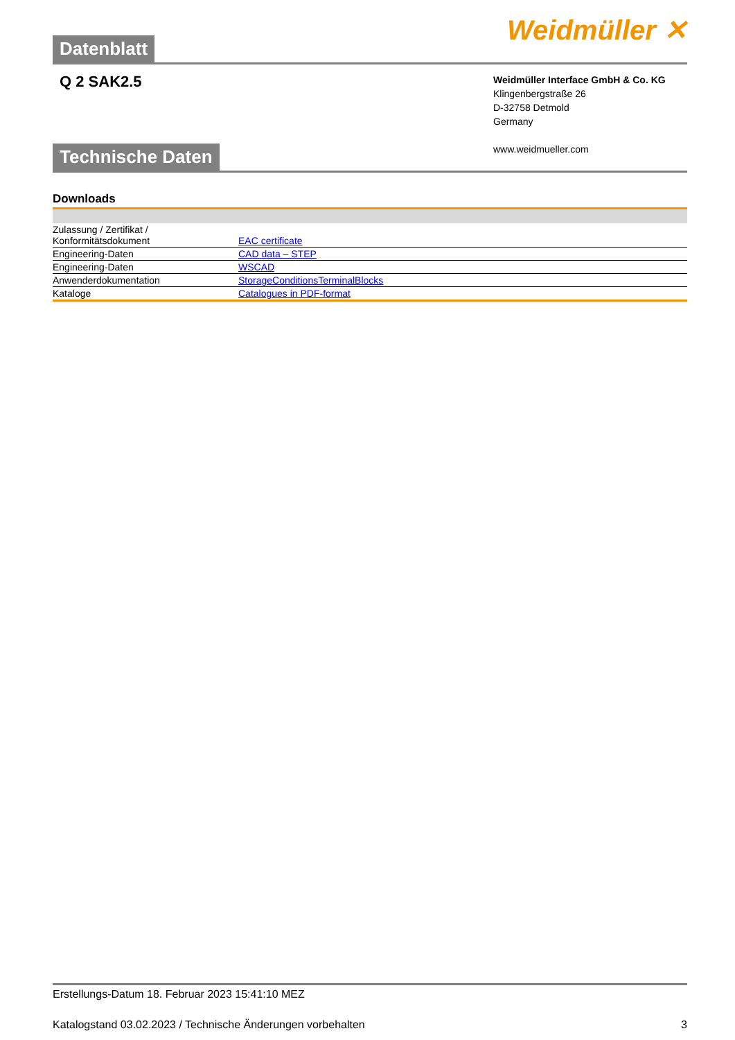Datenblatt
Weidmüller ✕
Q 2 SAK2.5
Weidmüller Interface GmbH & Co. KG
Klingenbergstraße 26
D-32758 Detmold
Germany
www.weidmueller.com
Technische Daten
Downloads
| Zulassung / Zertifikat / Konformitätsdokument | EAC certificate |
| Engineering-Daten | CAD data – STEP |
| Engineering-Daten | WSCAD |
| Anwenderdokumentation | StorageConditionsTerminalBlocks |
| Kataloge | Catalogues in PDF-format |
Erstellungs-Datum 18. Februar 2023 15:41:10 MEZ
Katalogstand 03.02.2023 / Technische Änderungen vorbehalten 3